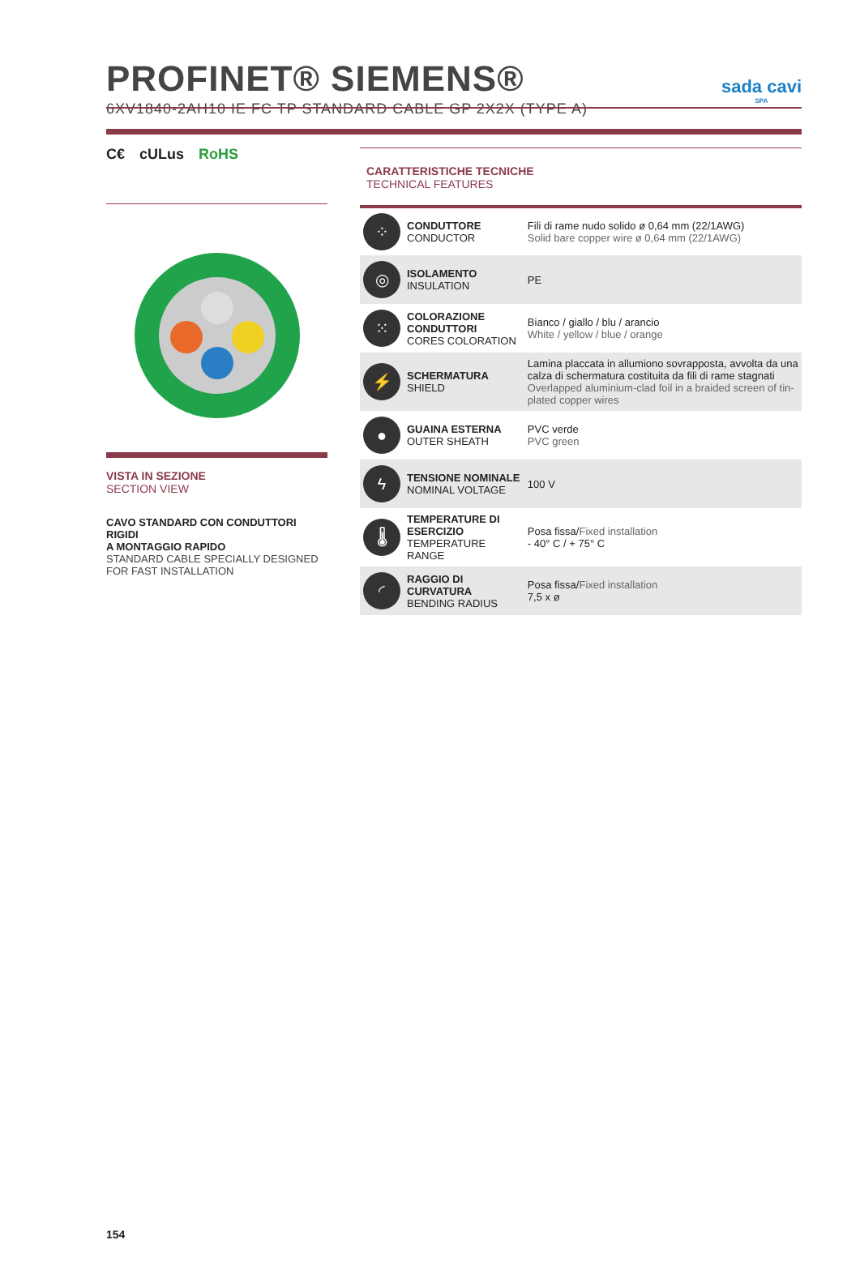PROFINET® SIEMENS®
6XV1840-2AH10 IE FC TP STANDARD CABLE GP 2X2X (TYPE A)
sada cavi
SPA
C€ cULus RoHS
VISTA IN SEZIONE
SECTION VIEW
CAVO STANDARD CON CONDUTTORI RIGIDI
A MONTAGGIO RAPIDO
STANDARD CABLE SPECIALLY DESIGNED
FOR FAST INSTALLATION
CARATTERISTICHE TECNICHE
TECHNICAL FEATURES
| ⁘ | CONDUTTORE CONDUCTOR | Fili di rame nudo solido ø 0,64 mm (22/1AWG) Solid bare copper wire ø 0,64 mm (22/1AWG) |
| ◎ | ISOLAMENTO INSULATION | PE |
| ⁙ | COLORAZIONE CONDUTTORI CORES COLORATION | Bianco / giallo / blu / arancio White / yellow / blue / orange |
| ⚡ | SCHERMATURA SHIELD | Lamina placcata in allumiono sovrapposta, avvolta da una calza di schermatura costituita da fili di rame stagnati Overlapped aluminium-clad foil in a braided screen of tin-plated copper wires |
| ● | GUAINA ESTERNA OUTER SHEATH | PVC verde PVC green |
| ϟ | TENSIONE NOMINALE NOMINAL VOLTAGE | 100 V |
| 🌡 | TEMPERATURE DI ESERCIZIO TEMPERATURE RANGE | Posa fissa/ Fixed installation - 40° C / + 75° C |
| ◜ | RAGGIO DI CURVATURA BENDING RADIUS | Posa fissa/ Fixed installation 7,5 x ø |
154